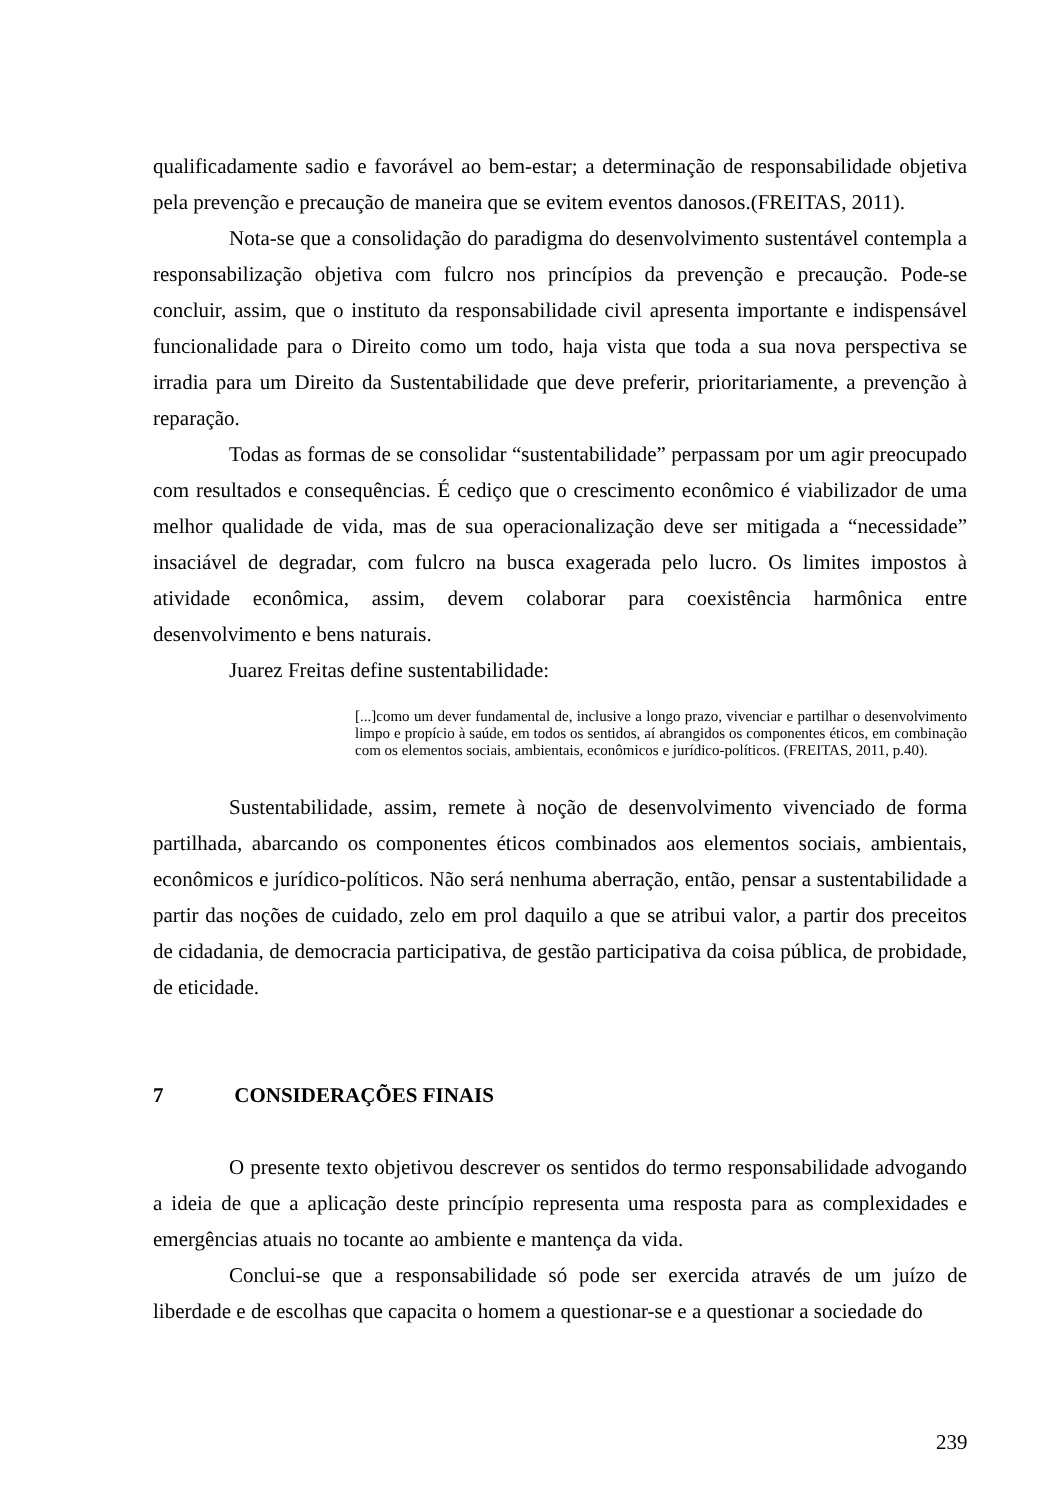qualificadamente sadio e favorável ao bem-estar; a determinação de responsabilidade objetiva pela prevenção e precaução de maneira que se evitem eventos danosos.(FREITAS, 2011).
Nota-se que a consolidação do paradigma do desenvolvimento sustentável contempla a responsabilização objetiva com fulcro nos princípios da prevenção e precaução. Pode-se concluir, assim, que o instituto da responsabilidade civil apresenta importante e indispensável funcionalidade para o Direito como um todo, haja vista que toda a sua nova perspectiva se irradia para um Direito da Sustentabilidade que deve preferir, prioritariamente, a prevenção à reparação.
Todas as formas de se consolidar “sustentabilidade” perpassam por um agir preocupado com resultados e consequências. É cediço que o crescimento econômico é viabilizador de uma melhor qualidade de vida, mas de sua operacionalização deve ser mitigada a “necessidade” insaciável de degradar, com fulcro na busca exagerada pelo lucro. Os limites impostos à atividade econômica, assim, devem colaborar para coexistência harmônica entre desenvolvimento e bens naturais.
Juarez Freitas define sustentabilidade:
[...]como um dever fundamental de, inclusive a longo prazo, vivenciar e partilhar o desenvolvimento limpo e propício à saúde, em todos os sentidos, aí abrangidos os componentes éticos, em combinação com os elementos sociais, ambientais, econômicos e jurídico-políticos. (FREITAS, 2011, p.40).
Sustentabilidade, assim, remete à noção de desenvolvimento vivenciado de forma partilhada, abarcando os componentes éticos combinados aos elementos sociais, ambientais, econômicos e jurídico-políticos. Não será nenhuma aberração, então, pensar a sustentabilidade a partir das noções de cuidado, zelo em prol daquilo a que se atribui valor, a partir dos preceitos de cidadania, de democracia participativa, de gestão participativa da coisa pública, de probidade, de eticidade.
7 CONSIDERAÇÕES FINAIS
O presente texto objetivou descrever os sentidos do termo responsabilidade advogando a ideia de que a aplicação deste princípio representa uma resposta para as complexidades e emergências atuais no tocante ao ambiente e mantença da vida.
Conclui-se que a responsabilidade só pode ser exercida através de um juízo de liberdade e de escolhas que capacita o homem a questionar-se e a questionar a sociedade do
239